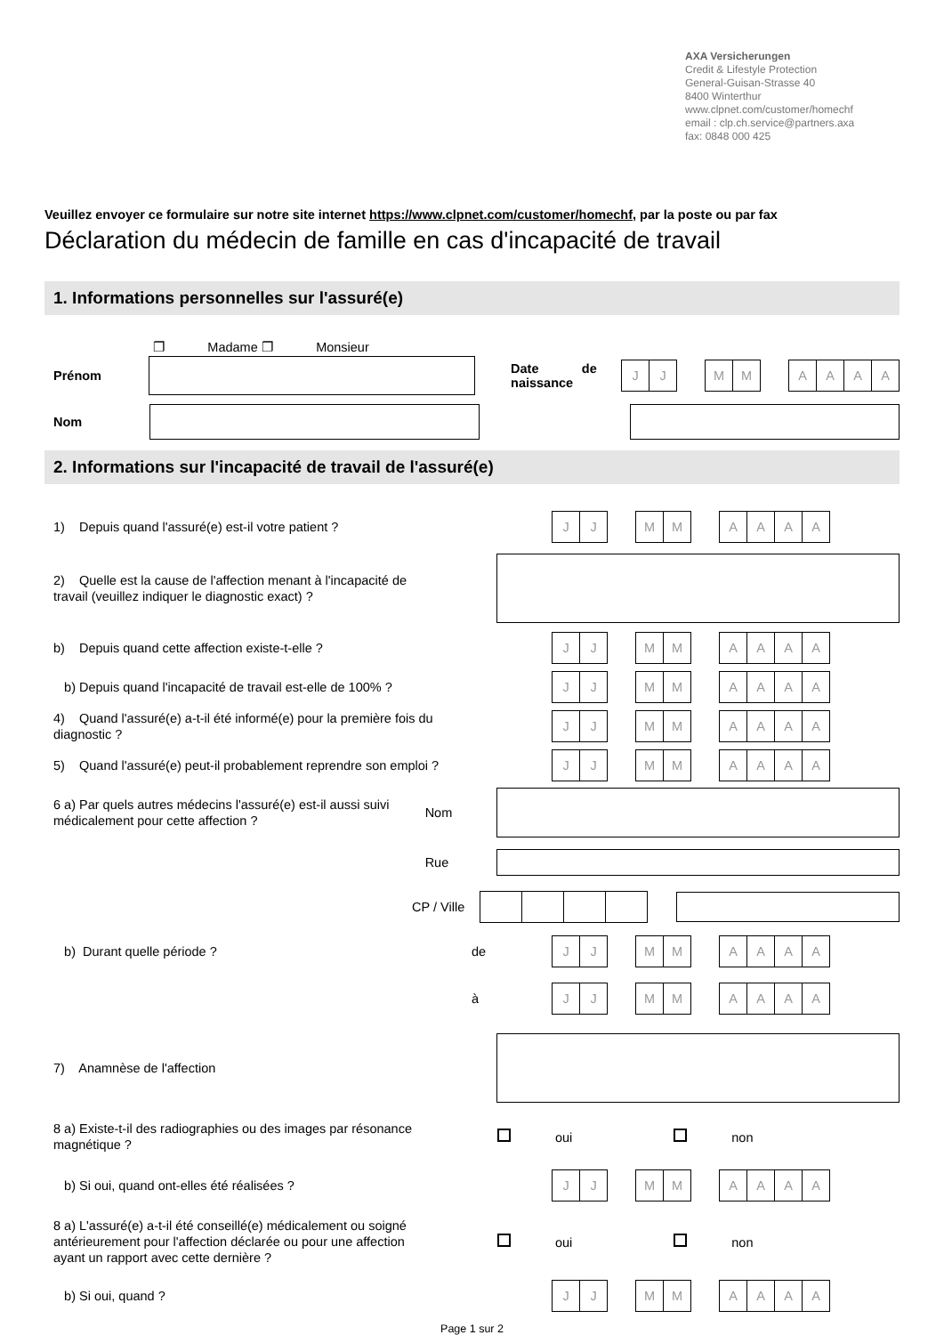AXA Versicherungen
Credit & Lifestyle Protection
General-Guisan-Strasse 40
8400 Winterthur
www.clpnet.com/customer/homechf
email : clp.ch.service@partners.axa
fax: 0848 000 425
Veuillez envoyer ce formulaire sur notre site internet https://www.clpnet.com/customer/homechf, par la poste ou par fax
Déclaration du médecin de famille en cas d'incapacité de travail
1. Informations personnelles sur l'assuré(e)
❐ Madame ❐ Monsieur
Prénom
Date de naissance
JJ MM AAAA
Nom
2. Informations sur l'incapacité de travail de l'assuré(e)
1) Depuis quand l'assuré(e) est-il votre patient ?
JJ MM AAAA
2) Quelle est la cause de l'affection menant à l'incapacité de travail (veuillez indiquer le diagnostic exact) ?
b) Depuis quand cette affection existe-t-elle ?
JJ MM AAAA
b) Depuis quand l'incapacité de travail est-elle de 100% ?
JJ MM AAAA
4) Quand l'assuré(e) a-t-il été informé(e) pour la première fois du diagnostic ?
JJ MM AAAA
5) Quand l'assuré(e) peut-il probablement reprendre son emploi ?
JJ MM AAAA
6 a) Par quels autres médecins l'assuré(e) est-il aussi suivi médicalement pour cette affection ?
Nom
Rue
CP / Ville
b) Durant quelle période ?
de
JJ MM AAAA
à
JJ MM AAAA
7) Anamnèse de l'affection
8 a) Existe-t-il des radiographies ou des images par résonance magnétique ?
oui non
b) Si oui, quand ont-elles été réalisées ?
JJ MM AAAA
8 a) L'assuré(e) a-t-il été conseillé(e) médicalement ou soigné antérieurement pour l'affection déclarée ou pour une affection ayant un rapport avec cette dernière ?
oui non
b) Si oui, quand ?
JJ MM AAAA
Page 1 sur 2